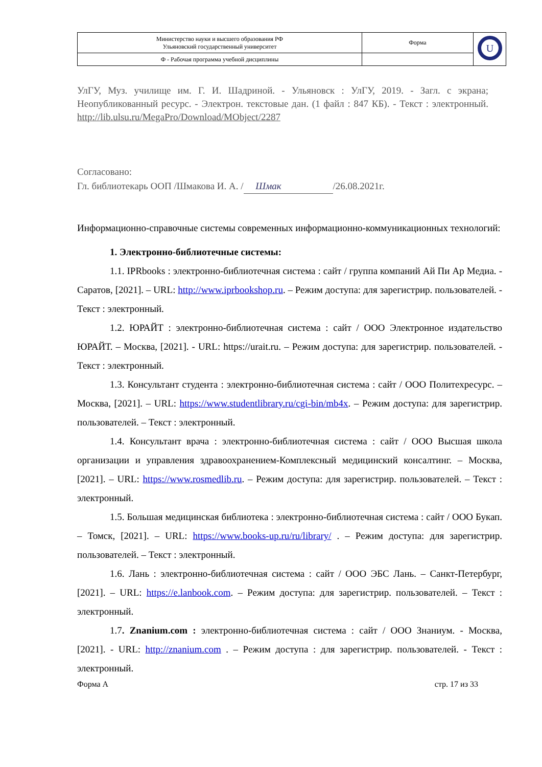| Министерство науки и высшего образования РФ Ульяновский государственный университет | Форма | U |
| Ф - Рабочая программа учебной дисциплины | | |
УлГУ, Муз. училище им. Г. И. Шадриной. - Ульяновск : УлГУ, 2019. - Загл. с экрана; Неопубликованный ресурс. - Электрон. текстовые дан. (1 файл : 847 КБ). - Текст : электронный. http://lib.ulsu.ru/MegaPro/Download/MObject/2287
Согласовано:
Гл. библиотекарь ООП /Шмакова И. А. / Шмак /26.08.2021г.
Информационно-справочные системы современных информационно-коммуникационных технологий:
1. Электронно-библиотечные системы:
1.1. IPRbooks : электронно-библиотечная система : сайт / группа компаний Ай Пи Ар Медиа. - Саратов, [2021]. – URL: http://www.iprbookshop.ru. – Режим доступа: для зарегистрир. пользователей. - Текст : электронный.
1.2. ЮРАЙТ : электронно-библиотечная система : сайт / ООО Электронное издательство ЮРАЙТ. – Москва, [2021]. - URL: https://urait.ru. – Режим доступа: для зарегистрир. пользователей. - Текст : электронный.
1.3. Консультант студента : электронно-библиотечная система : сайт / ООО Политехресурс. – Москва, [2021]. – URL: https://www.studentlibrary.ru/cgi-bin/mb4x. – Режим доступа: для зарегистрир. пользователей. – Текст : электронный.
1.4. Консультант врача : электронно-библиотечная система : сайт / ООО Высшая школа организации и управления здравоохранением-Комплексный медицинский консалтинг. – Москва, [2021]. – URL: https://www.rosmedlib.ru. – Режим доступа: для зарегистрир. пользователей. – Текст : электронный.
1.5. Большая медицинская библиотека : электронно-библиотечная система : сайт / ООО Букап. – Томск, [2021]. – URL: https://www.books-up.ru/ru/library/ . – Режим доступа: для зарегистрир. пользователей. – Текст : электронный.
1.6. Лань : электронно-библиотечная система : сайт / ООО ЭБС Лань. – Санкт-Петербург, [2021]. – URL: https://e.lanbook.com. – Режим доступа: для зарегистрир. пользователей. – Текст : электронный.
1.7. Znanium.com : электронно-библиотечная система : сайт / ООО Знаниум. - Москва, [2021]. - URL: http://znanium.com . – Режим доступа : для зарегистрир. пользователей. - Текст : электронный.
Форма А стр. 17 из 33